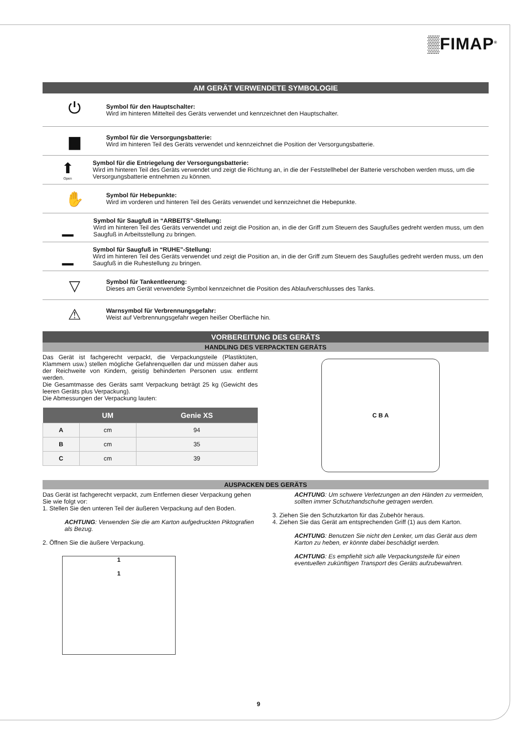▒FIMAP<sup>®</sup>
AM GERÄT VERWENDETE SYMBOLOGIE
⏻
Symbol für den Hauptschalter:
Wird im hinteren Mittelteil des Geräts verwendet und kennzeichnet den Hauptschalter.
▆
Symbol für die Versorgungsbatterie:
Wird im hinteren Teil des Geräts verwendet und kennzeichnet die Position der Versorgungsbatterie.
⬆
Open
Symbol für die Entriegelung der Versorgungsbatterie:
Wird im hinteren Teil des Geräts verwendet und zeigt die Richtung an, in die der Feststellhebel der Batterie verschoben werden muss, um die Versorgungsbatterie entnehmen zu können.
✋
Symbol für Hebepunkte:
Wird im vorderen und hinteren Teil des Geräts verwendet und kennzeichnet die Hebepunkte.
▁
Symbol für Saugfuß in “ARBEITS”-Stellung:
Wird im hinteren Teil des Geräts verwendet und zeigt die Position an, in die der Griff zum Steuern des Saugfußes gedreht werden muss, um den Saugfuß in Arbeitsstellung zu bringen.
▁
Symbol für Saugfuß in “RUHE”-Stellung:
Wird im hinteren Teil des Geräts verwendet und zeigt die Position an, in die der Griff zum Steuern des Saugfußes gedreht werden muss, um den Saugfuß in die Ruhestellung zu bringen.
▽
Symbol für Tankentleerung:
Dieses am Gerät verwendete Symbol kennzeichnet die Position des Ablaufverschlusses des Tanks.
⚠
Warnsymbol für Verbrennungsgefahr:
Weist auf Verbrennungsgefahr wegen heißer Oberfläche hin.
VORBEREITUNG DES GERÄTS
HANDLING DES VERPACKTEN GERÄTS
Das Gerät ist fachgerecht verpackt, die Verpackungsteile (Plastiktüten, Klammern usw.) stellen mögliche Gefahrenquellen dar und müssen daher aus der Reichweite von Kindern, geistig behinderten Personen usw. entfernt werden.
Die Gesamtmasse des Geräts samt Verpackung beträgt 25 kg (Gewicht des leeren Geräts plus Verpackung).
Die Abmessungen der Verpackung lauten:
| | UM | Genie XS |
| --- | --- | --- |
| A | cm | 94 |
| B | cm | 35 |
| C | cm | 39 |
C B A
AUSPACKEN DES GERÄTS
Das Gerät ist fachgerecht verpackt, zum Entfernen dieser Verpackung gehen Sie wie folgt vor:
1. Stellen Sie den unteren Teil der äußeren Verpackung auf den Boden.
ACHTUNG: Verwenden Sie die am Karton aufgedruckten Piktografien als Bezug.
2. Öffnen Sie die äußere Verpackung.
1
1
ACHTUNG: Um schwere Verletzungen an den Händen zu vermeiden, sollten immer Schutzhandschuhe getragen werden.
3. Ziehen Sie den Schutzkarton für das Zubehör heraus.
4. Ziehen Sie das Gerät am entsprechenden Griff (1) aus dem Karton.
ACHTUNG: Benutzen Sie nicht den Lenker, um das Gerät aus dem Karton zu heben, er könnte dabei beschädigt werden.
ACHTUNG: Es empfiehlt sich alle Verpackungsteile für einen eventuellen zukünftigen Transport des Geräts aufzubewahren.
9